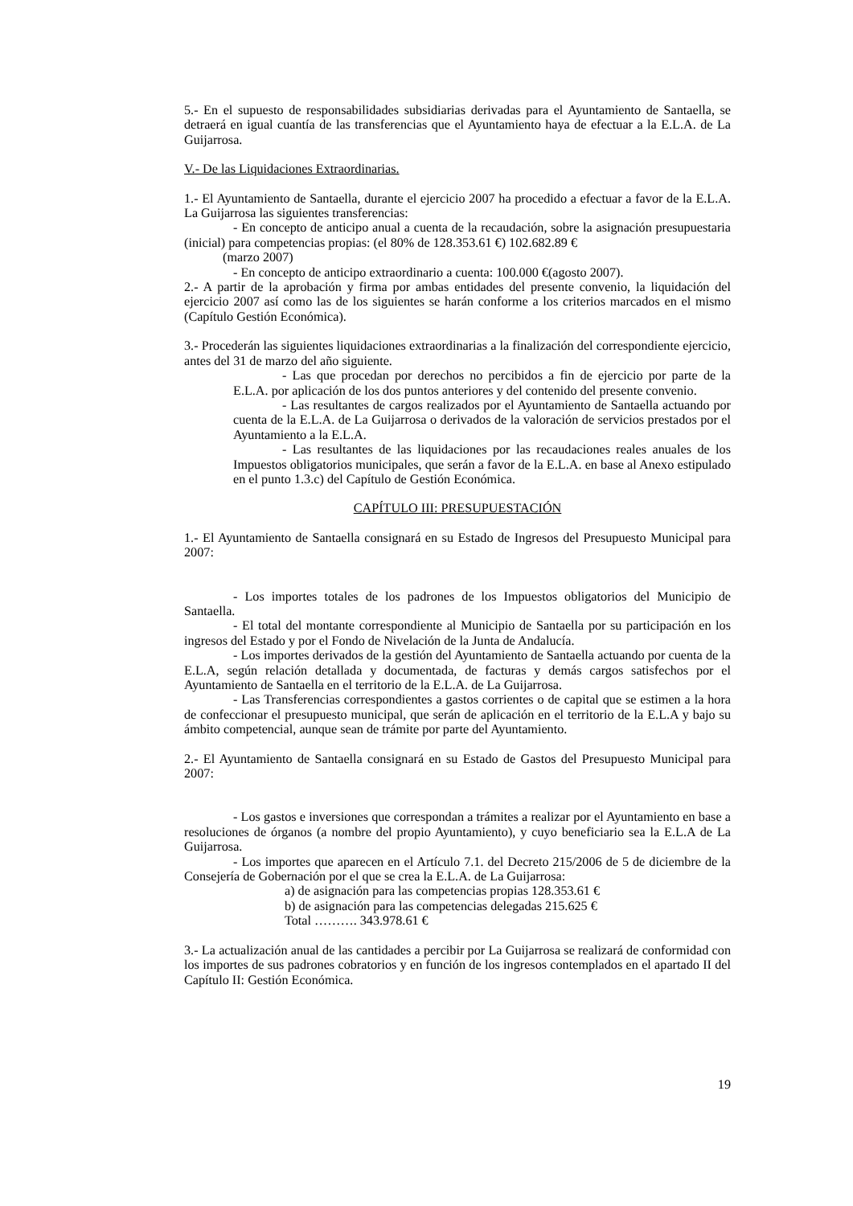5.- En el supuesto de responsabilidades subsidiarias derivadas para el Ayuntamiento de Santaella, se detraerá en igual cuantía de las transferencias que el Ayuntamiento haya de efectuar a la E.L.A. de La Guijarrosa.
V.- De las Liquidaciones Extraordinarias.
1.- El Ayuntamiento de Santaella, durante el ejercicio 2007 ha procedido a efectuar a favor de la E.L.A. La Guijarrosa las siguientes transferencias:
- En concepto de anticipo anual a cuenta de la recaudación, sobre la asignación presupuestaria (inicial) para competencias propias: (el 80% de 128.353.61 €) 102.682.89 €
(marzo 2007)
- En concepto de anticipo extraordinario a cuenta: 100.000 €(agosto 2007).
2.- A partir de la aprobación y firma por ambas entidades del presente convenio, la liquidación del ejercicio 2007 así como las de los siguientes se harán conforme a los criterios marcados en el mismo (Capítulo Gestión Económica).
3.- Procederán las siguientes liquidaciones extraordinarias a la finalización del correspondiente ejercicio, antes del 31 de marzo del año siguiente.
- Las que procedan por derechos no percibidos a fin de ejercicio por parte de la E.L.A. por aplicación de los dos puntos anteriores y del contenido del presente convenio.
- Las resultantes de cargos realizados por el Ayuntamiento de Santaella actuando por cuenta de la E.L.A. de La Guijarrosa o derivados de la valoración de servicios prestados por el Ayuntamiento a la E.L.A.
- Las resultantes de las liquidaciones por las recaudaciones reales anuales de los Impuestos obligatorios municipales, que serán a favor de la E.L.A. en base al Anexo estipulado en el punto 1.3.c) del Capítulo de Gestión Económica.
CAPÍTULO III: PRESUPUESTACIÓN
1.- El Ayuntamiento de Santaella consignará en su Estado de Ingresos del Presupuesto Municipal para 2007:
- Los importes totales de los padrones de los Impuestos obligatorios del Municipio de Santaella.
- El total del montante correspondiente al Municipio de Santaella por su participación en los ingresos del Estado y por el Fondo de Nivelación de la Junta de Andalucía.
- Los importes derivados de la gestión del Ayuntamiento de Santaella actuando por cuenta de la E.L.A, según relación detallada y documentada, de facturas y demás cargos satisfechos por el Ayuntamiento de Santaella en el territorio de la E.L.A. de La Guijarrosa.
- Las Transferencias correspondientes a gastos corrientes o de capital que se estimen a la hora de confeccionar el presupuesto municipal, que serán de aplicación en el territorio de la E.L.A y bajo su ámbito competencial, aunque sean de trámite por parte del Ayuntamiento.
2.- El Ayuntamiento de Santaella consignará en su Estado de Gastos del Presupuesto Municipal para 2007:
- Los gastos e inversiones que correspondan a trámites a realizar por el Ayuntamiento en base a resoluciones de órganos (a nombre del propio Ayuntamiento), y cuyo beneficiario sea la E.L.A de La Guijarrosa.
- Los importes que aparecen en el Artículo 7.1. del Decreto 215/2006 de 5 de diciembre de la Consejería de Gobernación por el que se crea la E.L.A. de La Guijarrosa:
a) de asignación para las competencias propias 128.353.61 €
b) de asignación para las competencias delegadas 215.625 €
Total ………. 343.978.61 €
3.- La actualización anual de las cantidades a percibir por La Guijarrosa se realizará de conformidad con los importes de sus padrones cobratorios y en función de los ingresos contemplados en el apartado II del Capítulo II: Gestión Económica.
19